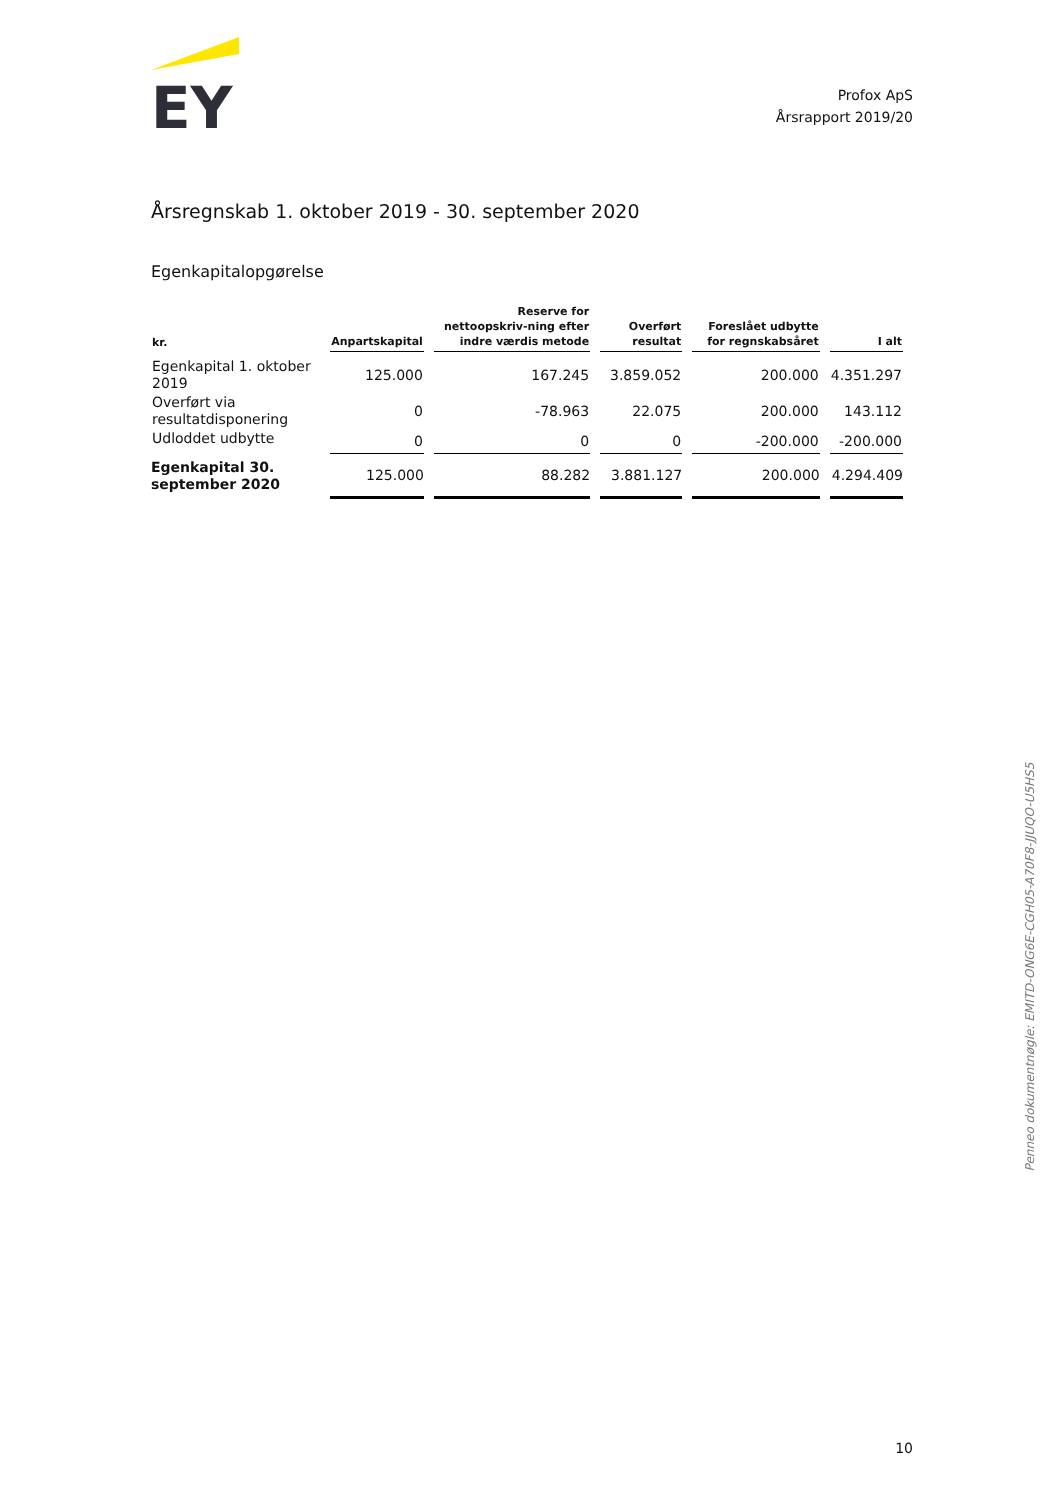EY
Profox ApS
Årsrapport 2019/20
Årsregnskab 1. oktober 2019 - 30. september 2020
Egenkapitalopgørelse
| kr. | Anpartskapital | Reserve for nettoopskriv-ning efter indre værdis metode | Overført resultat | Foreslået udbytte for regnskabsåret | I alt |
| --- | --- | --- | --- | --- | --- |
| Egenkapital 1. oktober 2019 | 125.000 | 167.245 | 3.859.052 | 200.000 | 4.351.297 |
| Overført via resultatdisponering | 0 | -78.963 | 22.075 | 200.000 | 143.112 |
| Udloddet udbytte | 0 | 0 | 0 | -200.000 | -200.000 |
| Egenkapital 30. september 2020 | 125.000 | 88.282 | 3.881.127 | 200.000 | 4.294.409 |
Penneo dokumentnøgle: EMITD-ONG6E-CGH05-A70F8-JJUQO-U5HS5
10